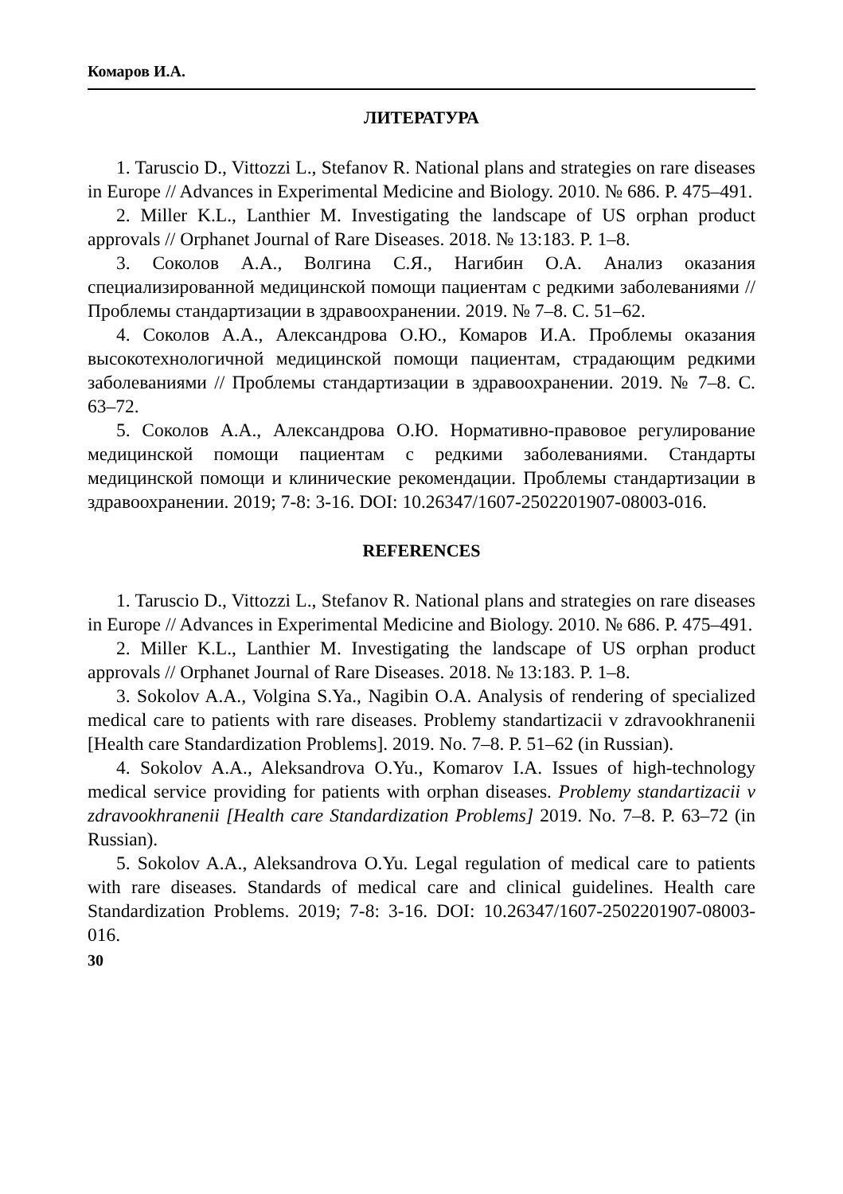Комаров И.А.
ЛИТЕРАТУРА
1. Taruscio D., Vittozzi L., Stefanov R. National plans and strategies on rare diseases in Europe // Advances in Experimental Medicine and Biology. 2010. № 686. P. 475–491.
2. Miller K.L., Lanthier M. Investigating the landscape of US orphan product approvals // Orphanet Journal of Rare Diseases. 2018. № 13:183. P. 1–8.
3. Соколов А.А., Волгина С.Я., Нагибин О.А. Анализ оказания специализированной медицинской помощи пациентам с редкими заболеваниями // Проблемы стандартизации в здравоохранении. 2019. № 7–8. С. 51–62.
4. Соколов А.А., Александрова О.Ю., Комаров И.А. Проблемы оказания высокотехнологичной медицинской помощи пациентам, страдающим редкими заболеваниями // Проблемы стандартизации в здравоохранении. 2019. № 7–8. С. 63–72.
5. Соколов А.А., Александрова О.Ю. Нормативно-правовое регулирование медицинской помощи пациентам с редкими заболеваниями. Стандарты медицинской помощи и клинические рекомендации. Проблемы стандартизации в здравоохранении. 2019; 7-8: 3-16. DOI: 10.26347/1607-2502201907-08003-016.
REFERENCES
1. Taruscio D., Vittozzi L., Stefanov R. National plans and strategies on rare diseases in Europe // Advances in Experimental Medicine and Biology. 2010. № 686. P. 475–491.
2. Miller K.L., Lanthier M. Investigating the landscape of US orphan product approvals // Orphanet Journal of Rare Diseases. 2018. № 13:183. P. 1–8.
3. Sokolov A.A., Volgina S.Ya., Nagibin O.A. Analysis of rendering of specialized medical care to patients with rare diseases. Problemy standartizacii v zdravookhranenii [Health care Standardization Problems]. 2019. No. 7–8. P. 51–62 (in Russian).
4. Sokolov A.A., Aleksandrova O.Yu., Komarov I.A. Issues of high-technology medical service providing for patients with orphan diseases. Problemy standartizacii v zdravookhranenii [Health care Standardization Problems] 2019. No. 7–8. P. 63–72 (in Russian).
5. Sokolov A.A., Aleksandrova O.Yu. Legal regulation of medical care to patients with rare diseases. Standards of medical care and clinical guidelines. Health care Standardization Problems. 2019; 7-8: 3-16. DOI: 10.26347/1607-2502201907-08003-016.
30